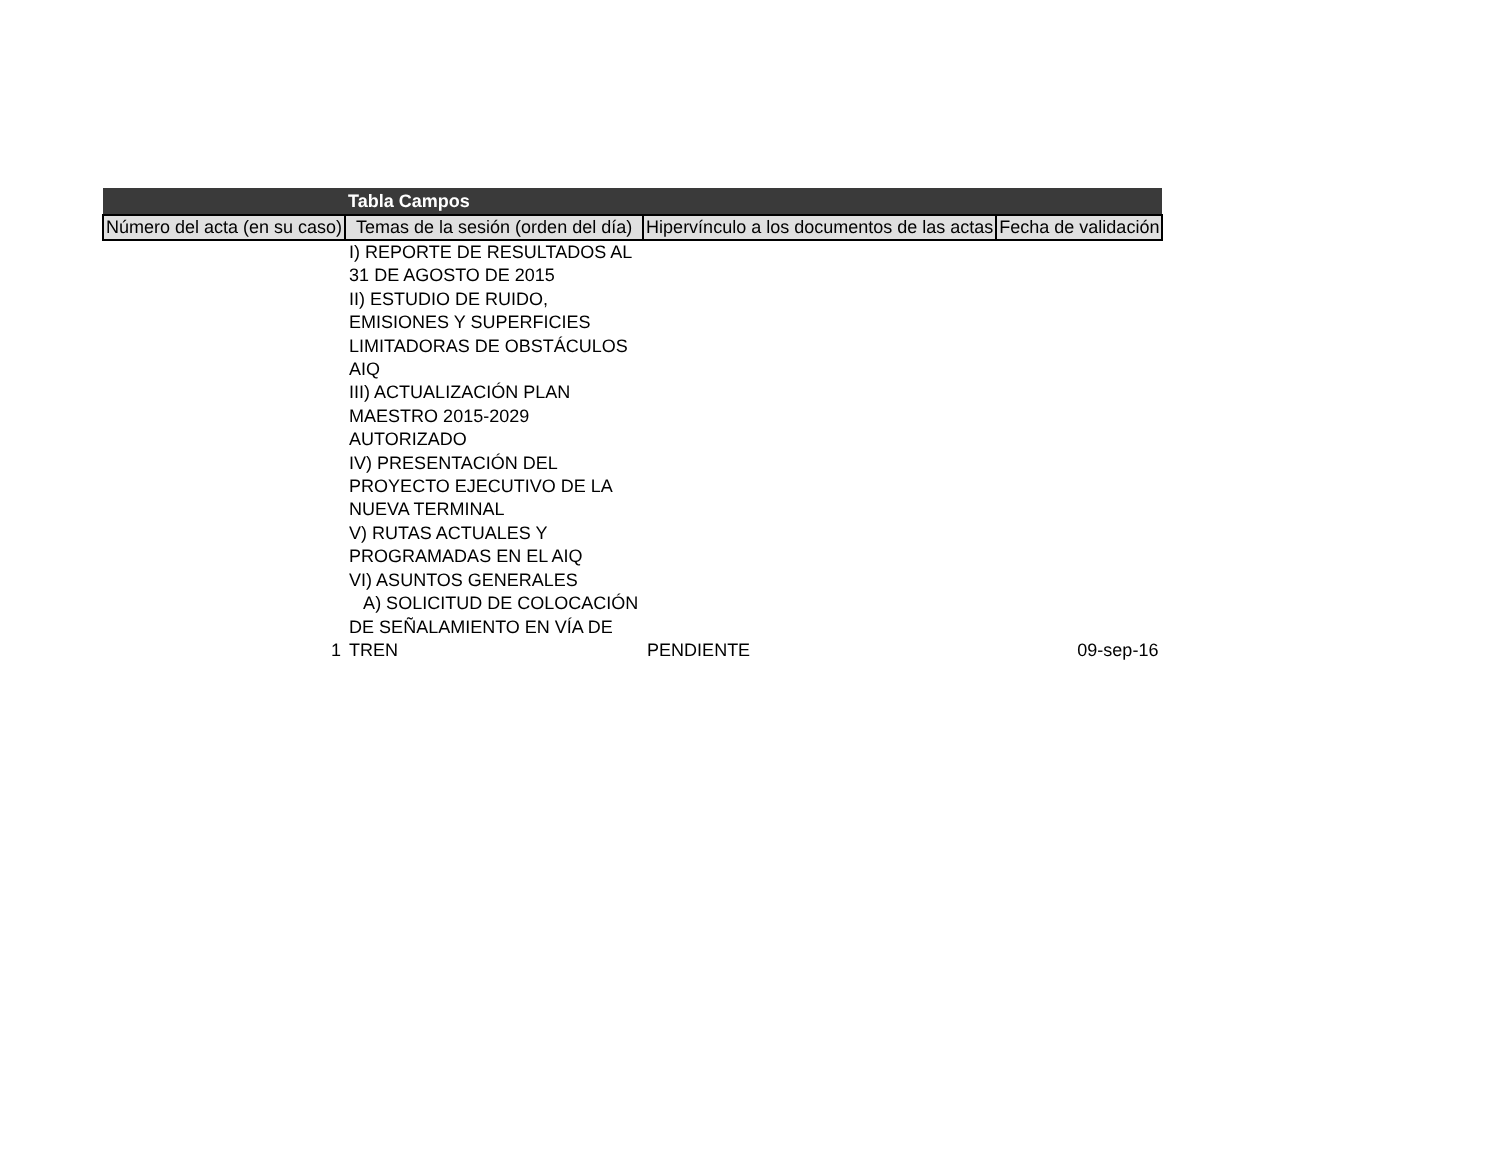| Tabla Campos | | | |
| --- | --- | --- | --- |
| Número del acta (en su caso) | Temas de la sesión (orden del día) | Hipervínculo a los documentos de las actas | Fecha de validación |
| 1 | I) REPORTE DE RESULTADOS AL 31 DE AGOSTO DE 2015 II) ESTUDIO DE RUIDO, EMISIONES Y SUPERFICIES LIMITADORAS DE OBSTÁCULOS AIQ III) ACTUALIZACIÓN PLAN MAESTRO 2015-2029 AUTORIZADO IV) PRESENTACIÓN DEL PROYECTO EJECUTIVO DE LA NUEVA TERMINAL V) RUTAS ACTUALES Y PROGRAMADAS EN EL AIQ VI) ASUNTOS GENERALES A) SOLICITUD DE COLOCACIÓN DE SEÑALAMIENTO EN VÍA DE TREN | PENDIENTE | 09-sep-16 |